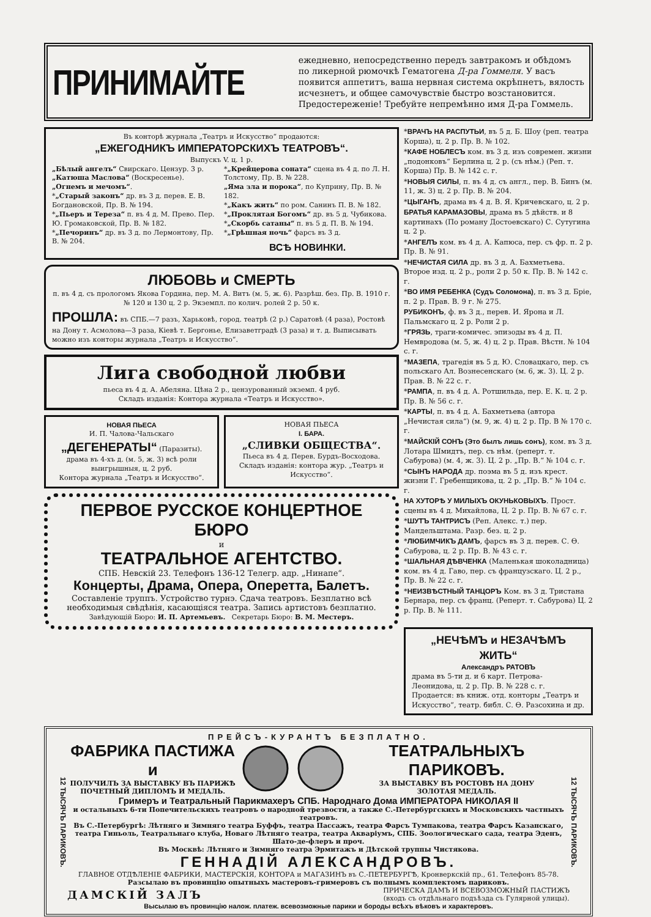ПРИНИМАЙТЕ
ежедневно, непосредственно передъ завтракомъ и обѣдомъ по ликерной рюмочкѣ Гематогена Д-ра Гоммеля. У васъ появится аппетитъ, ваша нервная система окрѣпнетъ, вялость исчезнетъ, и общее самочувствіе быстро возстановится. Предостереженіе! Требуйте непремѣнно имя Д-ра Гоммель.
Въ конторѣ журнала „Театръ и Искусство“ продаются:
„ЕЖЕГОДНИКЪ ИМПЕРАТОРСКИХЪ ТЕАТРОВЪ“.
Выпускъ V. ц. 1 р.
„Бѣлый ангелъ“ Свирскаго. Цензур. 3 р.
„Катюша Маслова“ (Воскресенье).
„Огнемъ и мечомъ“.
*„Старый законъ“ др. въ 3 д. перев. Е. В. Богдановской, Пр. В. № 194.
*„Пьеръ и Тереза“ п. въ 4 д. М. Прево. Пер. Ю. Громаковской, Пр. В. № 182.
*„Печоринъ“ др. въ 3 д. по Лермонтову, Пр. В. № 204.
*„Крейцерова соната“ сцена въ 4 д. по Л. Н. Толстому, Пр. В. № 228.
„Яма зла и порока“, по Куприну, Пр. В. № 182.
*„Какъ жить“ по ром. Санинъ П. В. № 182.
*„Проклятая Богомъ“ др. въ 5 д. Чубикова.
*„Скорбь сатаны“ п. въ 5 д. П. В. № 194.
*„Грѣшная ночь“ фарсъ въ 3 д.
ВСѢ НОВИНКИ.
ЛЮБОВЬ и СМЕРТЬ
п. въ 4 д. съ прологомъ Якова Гордина, пер. М. А. Витъ (м. 5, ж. 6). Разрѣш. без. Пр. В. 1910 г. № 120 и 130 ц. 2 р. Экземпл. по колич. ролей 2 р. 50 к.
ПРОШЛА: въ СПБ.—7 разъ, Харьковѣ, город. театрѣ (2 р.) Саратовѣ (4 раза), Ростовѣ на Дону т. Асмолова—3 раза, Кіевѣ т. Бергонье, Елизаветградѣ (3 раза) и т. д. Выписывать можно изъ конторы журнала „Театръ и Искусство“.
Лига свободной любви
пьеса въ 4 д. А. Абеляна. Цѣна 2 р., цензурованный экземп. 4 руб.
Складъ изданія: Контора журнала «Театръ и Искусство».
НОВАЯ ПЬЕСА
И. П. Чалова-Чальскаго
„ДЕГЕНЕРАТЫ“ (Паразиты).
драма въ 4-хъ д. (м. 5, ж. 3) всѣ роли выигрышныя, ц. 2 руб.
Контора журнала „Театръ и Искусство“.
НОВАЯ ПЬЕСА
І. БАРА.
„СЛИВКИ ОБЩЕСТВА“.
Пьеса въ 4 д. Перев. Бурдъ-Восходова. Складъ изданія: контора жур. „Театръ и Искусство“.
ПЕРВОЕ РУССКОЕ КОНЦЕРТНОЕ БЮРО
и
ТЕАТРАЛЬНОЕ АГЕНТСТВО.
СПБ. Невскій 23. Телефонъ 136-12 Телегр. адр. „Нинапе“.
Концерты, Драма, Опера, Оперетта, Балетъ.
Составленіе труппъ. Устройство турнэ. Сдача театровъ. Безплатно всѣ необходимыя свѣдѣнія, касающіяся театра. Запись артистовъ безплатно.
Завѣдующій Бюро: И. П. Артемьевъ. Секретарь Бюро: В. М. Местеръ.
*ВРАЧЪ НА РАСПУТЬИ, въ 5 д. Б. Шоу (реп. театра Корша), ц. 2 р. Пр. В. № 102.
*КАФЕ НОБЛЕСЪ ком. въ 3 д. изъ современ. жизни „подонковъ“ Берлина ц. 2 р. (съ нѣм.) (Реп. т. Корша) Пр. В. № 142 с. г.
*НОВЫЯ СИЛЫ, п. въ 4 д. съ англ., пер. В. Бинъ (м. 11, ж. 3) ц. 2 р. Пр. В. № 204.
*ЦЫГАНЪ, драма въ 4 д. В. Я. Кричевскаго, ц. 2 р.
БРАТЬЯ КАРАМАЗОВЫ, драма въ 5 дѣйств. и 8 картинахъ (По роману Достоевскаго) С. Сутугина ц. 2 р.
*АНГЕЛЪ ком. въ 4 д. А. Капюса, пер. съ фр. п. 2 р. Пр. В. № 91.
*НЕЧИСТАЯ СИЛА др. въ 3 д. А. Бахметьева. Второе изд. ц. 2 р., роли 2 р. 50 к. Пр. В. № 142 с. г.
*ВО ИМЯ РЕБЕНКА (Судъ Соломона), п. въ 3 д. Бріе, п. 2 р. Прав. В. 9 г. № 275.
РУБИКОНЪ, ф. въ 3 д., перев. И. Ярона и Л. Пальмскаго ц. 2 р. Роли 2 р.
*ГРЯЗЬ, траги-комичес. эпизоды въ 4 д. П. Немвродова (м. 5, ж. 4) ц. 2 р. Прав. Вѣстн. № 104 с. г.
*МАЗЕПА, трагедія въ 5 д. Ю. Словацкаго, пер. съ польскаго Ал. Вознесенскаго (м. 6, ж. 3). Ц. 2 р. Прав. В. № 22 с. г.
*РАМПА, п. въ 4 д. А. Ротшильда, пер. Е. К. ц. 2 р. Пр. В. № 56 с. г.
*КАРТЫ, п. въ 4 д. А. Бахметьева (автора „Нечистая сила“) (м. 9, ж. 4) ц. 2 р. Пр. В № 170 с. г.
*МАЙСКІЙ СОНЪ (Это былъ лишь сонъ), ком. въ 3 д. Лотара Шмидтъ, пер. съ нѣм. (реперт. т. Сабурова) (м. 4, ж. 3). Ц. 2 р. „Пр. В.“ № 104 с. г.
*СЫНЪ НАРОДА др. поэма въ 5 д. изъ крест. жизни Г. Гребенщикова, ц. 2 р. „Пр. В.“ № 104 с. г.
НА ХУТОРѢ У МИЛЫХЪ ОКУНЬКОВЫХЪ. Прост. сцены въ 4 д. Михайлова, Ц. 2 р. Пр. В. № 67 с. г.
*ШУТЪ ТАНТРИСЪ (Реп. Алекс. т.) пер. Мандельштама. Разр. без. ц. 2 р.
*ЛЮБИМЧИКЪ ДАМЪ, фарсъ въ 3 д. перев. С. Ѳ. Сабурова, ц. 2 р. Пр. В. № 43 с. г.
*ШАЛЬНАЯ ДѢВЧЕНКА (Маленькая шоколадница) ком. въ 4 д. Гаво, пер. съ французскаго. Ц. 2 р., Пр. В. № 22 с. г.
*НЕИЗВѢСТНЫЙ ТАНЦОРЪ Ком. въ 3 д. Тристана Бернара, пер. съ франц. (Реперт. т. Сабурова) Ц. 2 р. Пр. В. № 111.
„НЕЧѢМЪ и НЕЗАЧѢМЪ ЖИТЬ“
Александръ РАТОВЪ
драма въ 5-ти д. и 6 карт. Петрова-Леонидова, ц. 2 р. Пр. В. № 228 с. г. Продается: въ книж. отд. конторы „Театръ и Искусство“, театр. библ. С. Ѳ. Разсохина и др.
ПРЕЙСЪ-КУРАНТЪ БЕЗПЛАТНО.
12 ТЫСЯЧЪ ПАРИКОВЪ.
ФАБРИКА ПАСТИЖА и
ПОЛУЧИЛЪ ЗА ВЫСТАВКУ ВЪ ПАРИЖѢ
ПОЧЕТНЫЙ ДИПЛОМЪ И МЕДАЛЬ.
ТЕАТРАЛЬНЫХЪ ПАРИКОВЪ.
ЗА ВЫСТАВКУ ВЪ РОСТОВѢ НА ДОНУ
ЗОЛОТАЯ МЕДАЛЬ.
Гримеръ и Театральный Парикмахеръ СПБ. Народнаго Дома ИМПЕРАТОРА НИКОЛАЯ II
и остальныхъ 6-ти Попечительскихъ театровъ о народной трезвости, а также С.-Петербургскихъ и Московскихъ частныхъ театровъ.
Въ С.-Петербургѣ: Лѣтняго и Зимняго театра Буффъ, театра Пассажъ, театра Фарсъ Тумпакова, театра Фарсъ Казанскаго, театра Гиньоль, Театральнаго клуба, Новаго Лѣтняго театра, театра Аквaріумъ, СПБ. Зоологическаго сада, театра Эденъ, Шато-де-флеръ и проч.
Въ Москвѣ: Лѣтняго и Зимняго театра Эрмитажъ и Дѣтской труппы Чистякова.
ГЕННАДІЙ АЛЕКСАНДРОВЪ.
ГЛАВНОЕ ОТДѢЛЕНІЕ ФАБРИКИ, МАСТЕРСКІЯ, КОНТОРА и МАГАЗИНЪ въ С.-ПЕТЕРБУРГѢ, Кронверкскій пр., 61. Телефонъ 85-78.
Разсылаю въ провинцію опытныхъ мастеровъ-гримеровъ съ полнымъ комплектомъ париковъ.
ДАМСКІЙ ЗАЛЪ ПРИЧЕСКА ДАМЪ И ВСЕВОЗМОЖНЫЙ ПАСТИЖЪ
(входъ съ отдѣльнаго подъѣзда съ Гулярной улицы).
12 ТЫСЯЧЪ ПАРИКОВЪ.
Высылаю въ провинцію налож. платеж. всевозможные парики и бороды всѣхъ вѣковъ и характеровъ.